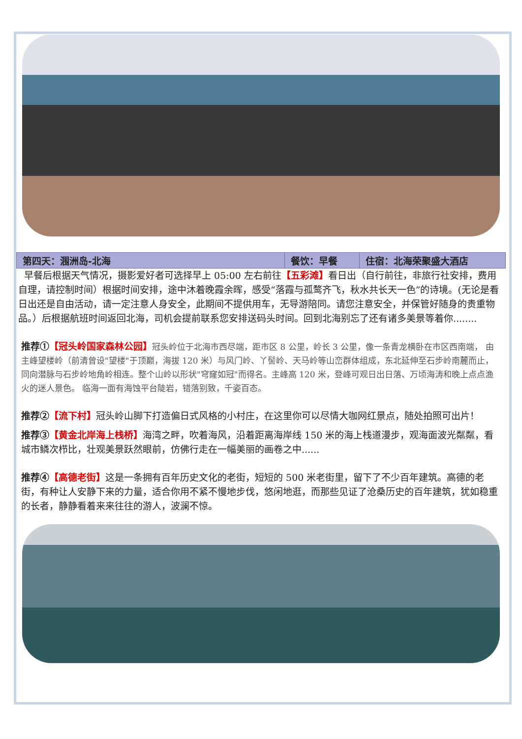| 第四天：涠洲岛-北海 | 餐饮：早餐 | 住宿：北海荣聚盛大酒店 |
| --- | --- | --- |
早餐后根据天气情况，摄影爱好者可选择早上 05:00 左右前往【五彩滩】看日出（自行前往，非旅行社安排，费用自理，请控制时间）根据时间安排，途中沐着晚霞余晖，感受“落霞与孤鹜齐飞，秋水共长天一色”的诗境。(无论是看日出还是自由活动，请一定注意人身安全，此期间不提供用车，无导游陪同。请您注意安全，并保管好随身的贵重物品。）后根据航班时间返回北海，司机会提前联系您安排送码头时间。回到北海别忘了还有诸多美景等着你........
推荐①【冠头岭国家森林公园】冠头岭位于北海市西尽端，距市区 8 公里，岭长 3 公里，像一条青龙横卧在市区西南端， 由主峰望楼岭（前清曾设"望楼"于顶巅，海拔 120 米）与风门岭、丫髻岭、天马岭等山峦群体组成，东北延伸至石步岭南麓而止，同向潜脉与石步岭地角岭相连。整个山岭以形状"穹窿如冠"而得名。主峰高 120 米，登峰可观日出日落、万顷海涛和晚上点点渔火的迷人景色。 临海一面有海蚀平台陡岩，错落别致，千姿百态。
推荐②【流下村】冠头岭山脚下打造偏日式风格的小村庄，在这里你可以尽情大咖网红景点，随处拍照可出片！
推荐③【黄金北岸海上栈桥】海湾之畔，吹着海风，沿着距离海岸线 150 米的海上栈道漫步，观海面波光粼粼，看城市鳞次栉比，壮观美景跃然眼前，仿佛行走在一幅美丽的画卷之中......
推荐④【高德老街】这是一条拥有百年历史文化的老街，短短的 500 米老街里，留下了不少百年建筑。高德的老街，有种让人安静下来的力量，适合你用不紧不慢地步伐，悠闲地逛，而那些见证了沧桑历史的百年建筑，犹如稳重的长者，静静看着来来往往的游人，波澜不惊。